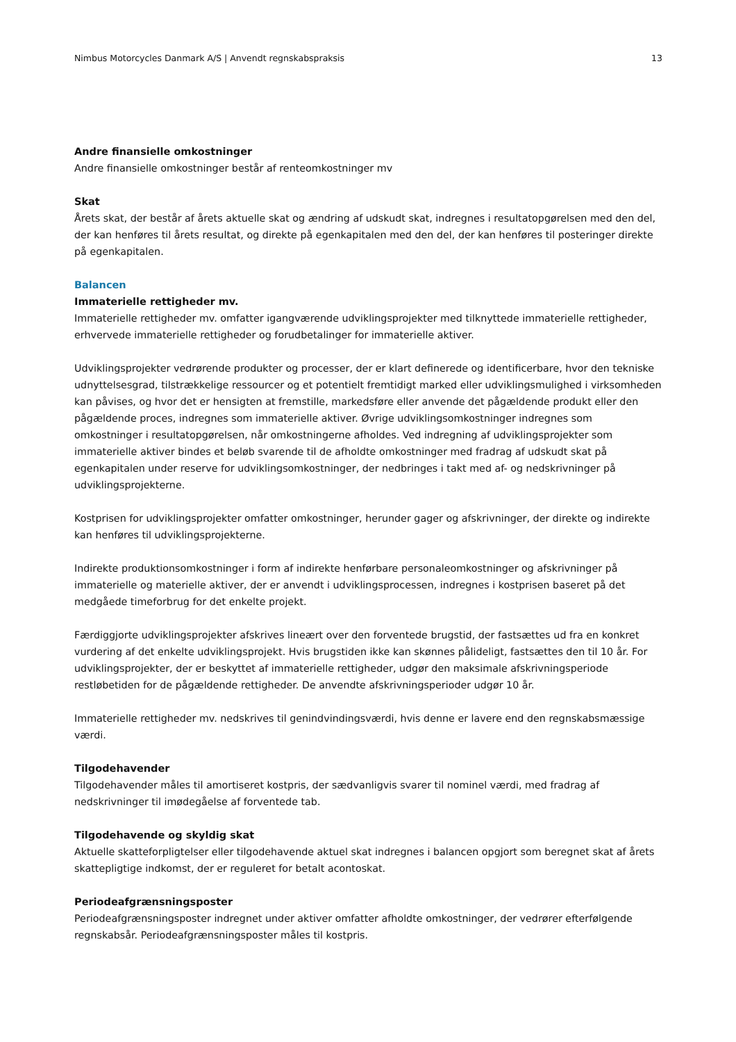Nimbus Motorcycles Danmark A/S | Anvendt regnskabspraksis 13
Andre finansielle omkostninger
Andre finansielle omkostninger består af renteomkostninger mv
Skat
Årets skat, der består af årets aktuelle skat og ændring af udskudt skat, indregnes i resultatopgørelsen med den del, der kan henføres til årets resultat, og direkte på egenkapitalen med den del, der kan henføres til posteringer direkte på egenkapitalen.
Balancen
Immaterielle rettigheder mv.
Immaterielle rettigheder mv. omfatter igangværende udviklingsprojekter med tilknyttede immaterielle rettigheder, erhvervede immaterielle rettigheder og forudbetalinger for immaterielle aktiver.
Udviklingsprojekter vedrørende produkter og processer, der er klart definerede og identificerbare, hvor den tekniske udnyttelsesgrad, tilstrækkelige ressourcer og et potentielt fremtidigt marked eller udviklingsmulighed i virksomheden kan påvises, og hvor det er hensigten at fremstille, markedsføre eller anvende det pågældende produkt eller den pågældende proces, indregnes som immaterielle aktiver. Øvrige udviklingsomkostninger indregnes som omkostninger i resultatopgørelsen, når omkostningerne afholdes. Ved indregning af udviklingsprojekter som immaterielle aktiver bindes et beløb svarende til de afholdte omkostninger med fradrag af udskudt skat på egenkapitalen under reserve for udviklingsomkostninger, der nedbringes i takt med af- og nedskrivninger på udviklingsprojekterne.
Kostprisen for udviklingsprojekter omfatter omkostninger, herunder gager og afskrivninger, der direkte og indirekte kan henføres til udviklingsprojekterne.
Indirekte produktionsomkostninger i form af indirekte henførbare personaleomkostninger og afskrivninger på immaterielle og materielle aktiver, der er anvendt i udviklingsprocessen, indregnes i kostprisen baseret på det medgåede timeforbrug for det enkelte projekt.
Færdiggjorte udviklingsprojekter afskrives lineært over den forventede brugstid, der fastsættes ud fra en konkret vurdering af det enkelte udviklingsprojekt. Hvis brugstiden ikke kan skønnes pålideligt, fastsættes den til 10 år. For udviklingsprojekter, der er beskyttet af immaterielle rettigheder, udgør den maksimale afskrivningsperiode restløbetiden for de pågældende rettigheder. De anvendte afskrivningsperioder udgør 10 år.
Immaterielle rettigheder mv. nedskrives til genindvindingsværdi, hvis denne er lavere end den regnskabsmæssige værdi.
Tilgodehavender
Tilgodehavender måles til amortiseret kostpris, der sædvanligvis svarer til nominel værdi, med fradrag af nedskrivninger til imødegåelse af forventede tab.
Tilgodehavende og skyldig skat
Aktuelle skatteforpligtelser eller tilgodehavende aktuel skat indregnes i balancen opgjort som beregnet skat af årets skattepligtige indkomst, der er reguleret for betalt acontoskat.
Periodeafgrænsningsposter
Periodeafgrænsningsposter indregnet under aktiver omfatter afholdte omkostninger, der vedrører efterfølgende regnskabsår. Periodeafgrænsningsposter måles til kostpris.